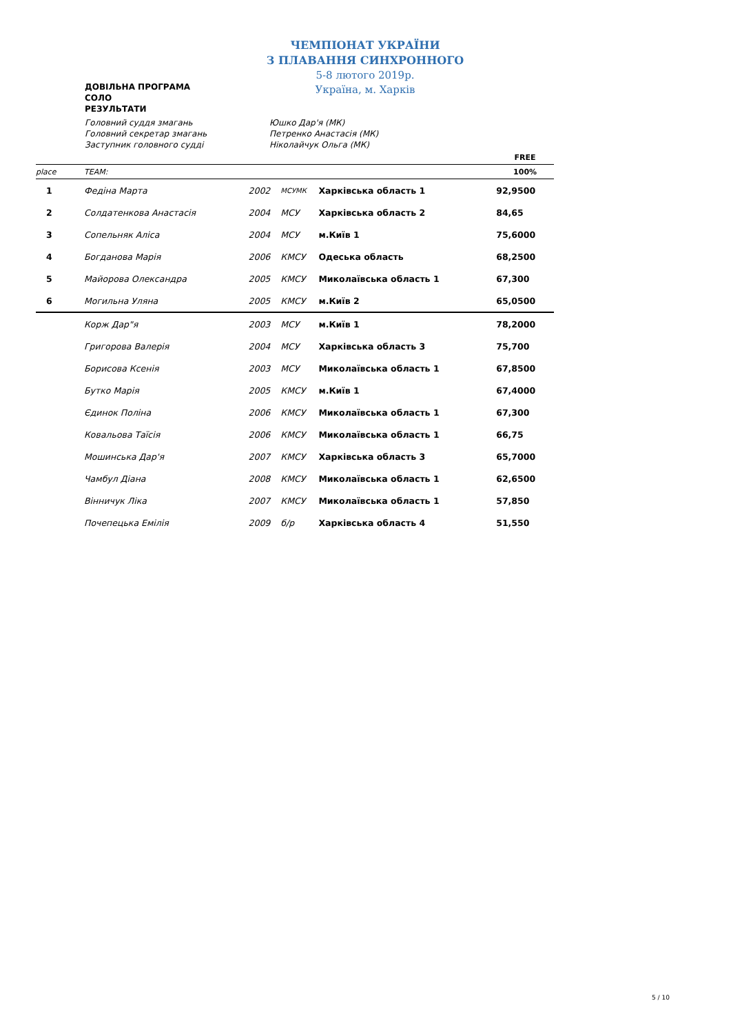ДОВІЛЬНА ПРОГРАМА
СОЛО
РЕЗУЛЬТАТИ
ЧЕМПІОНАТ УКРАЇНИ
З ПЛАВАННЯ СИНХРОННОГО
5-8 лютого 2019р.
Україна, м. Харків
Головний суддя змагань Юшко Дар'я (МК)
Головний секретар змагань Петренко Анастасія (МК)
Заступник головного судді Ніколайчук Ольга (МК)
| | | | | | FREE |
| place | TEAM: | | | | 100% |
| 1 | Федіна Марта | 2002 | МСУМК | Харківська область 1 | 92,9500 |
| 2 | Солдатенкова Анастасія | 2004 | МСУ | Харківська область 2 | 84,65 |
| 3 | Сопельняк Аліса | 2004 | МСУ | м.Київ 1 | 75,6000 |
| 4 | Богданова Марія | 2006 | КМСУ | Одеська область | 68,2500 |
| 5 | Майорова Олександра | 2005 | КМСУ | Миколаївська область 1 | 67,300 |
| 6 | Могильна Уляна | 2005 | КМСУ | м.Київ 2 | 65,0500 |
| | Корж Дар"я | 2003 | МСУ | м.Київ 1 | 78,2000 |
| | Григорова Валерія | 2004 | МСУ | Харківська область 3 | 75,700 |
| | Борисова Ксенія | 2003 | МСУ | Миколаївська область 1 | 67,8500 |
| | Бутко Марія | 2005 | КМСУ | м.Київ 1 | 67,4000 |
| | Єдинок Поліна | 2006 | КМСУ | Миколаївська область 1 | 67,300 |
| | Ковальова Таїсія | 2006 | КМСУ | Миколаївська область 1 | 66,75 |
| | Мошинська Дар'я | 2007 | КМСУ | Харківська область 3 | 65,7000 |
| | Чамбул Діана | 2008 | КМСУ | Миколаївська область 1 | 62,6500 |
| | Вінничук Ліка | 2007 | КМСУ | Миколаївська область 1 | 57,850 |
| | Почепецька Емілія | 2009 | б/р | Харківська область 4 | 51,550 |
5 / 10